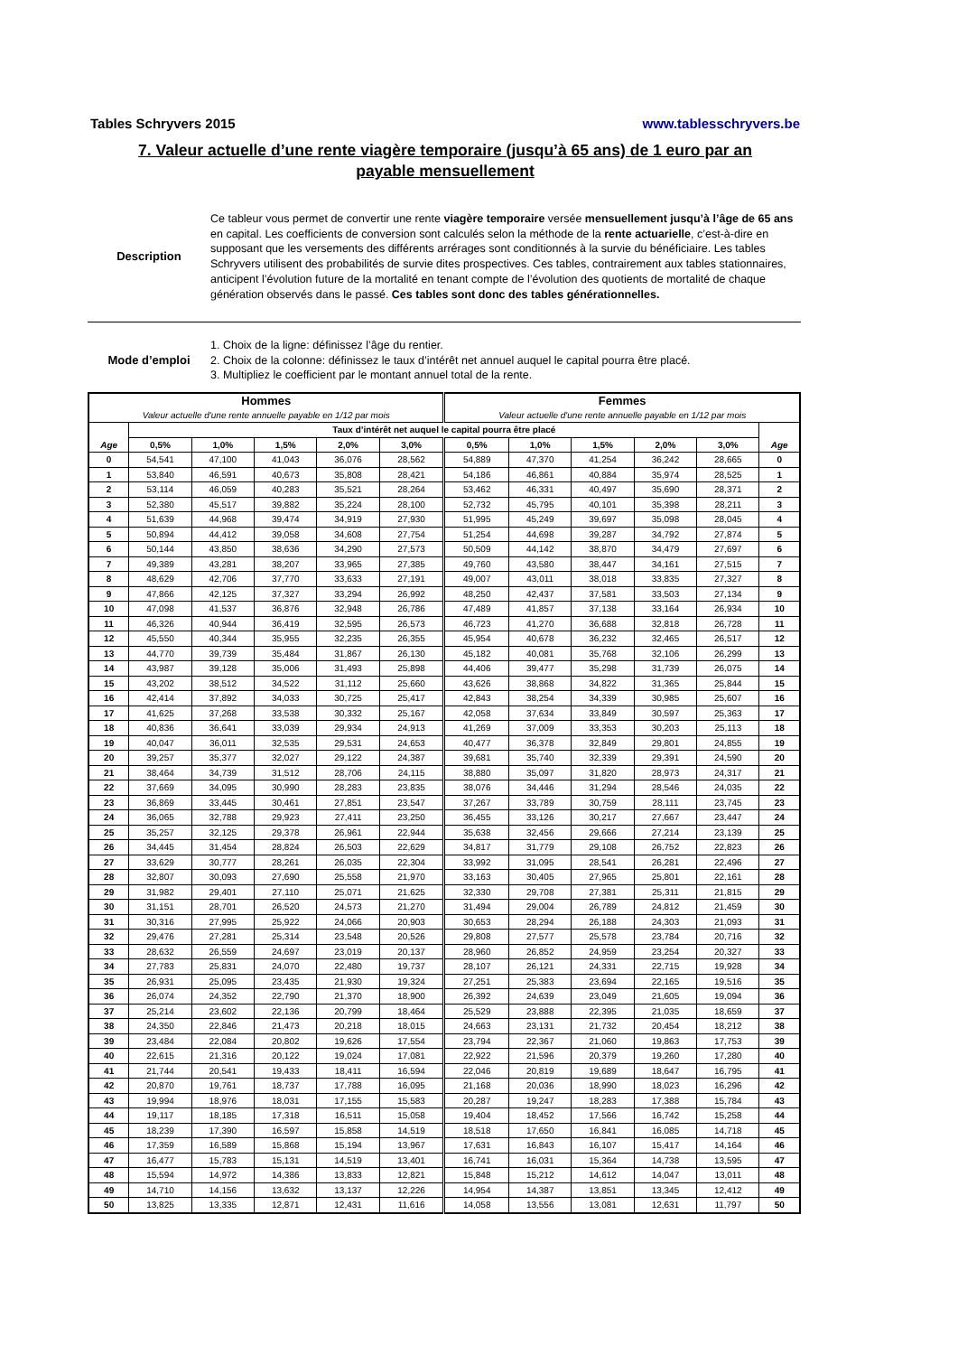Tables Schryvers 2015 www.tablesschryvers.be
7. Valeur actuelle d’une rente viagère temporaire (jusqu’à 65 ans) de 1 euro par an
payable mensuellement
Description Ce tableur vous permet de convertir une rente viagère temporaire versée mensuellement jusqu’à l’âge de 65 ans en capital. Les coefficients de conversion sont calculés selon la méthode de la rente actuarielle, c’est-à-dire en supposant que les versements des différents arrérages sont conditionnés à la survie du bénéficiaire. Les tables Schryvers utilisent des probabilités de survie dites prospectives. Ces tables, contrairement aux tables stationnaires, anticipent l’évolution future de la mortalité en tenant compte de l’évolution des quotients de mortalité de chaque génération observés dans le passé. Ces tables sont donc des tables générationnelles.
Mode d’emploi 1. Choix de la ligne: définissez l’âge du rentier.
2. Choix de la colonne: définissez le taux d’intérêt net annuel auquel le capital pourra être placé.
3. Multipliez le coefficient par le montant annuel total de la rente.
| Hommes | | | | | | Femmes | | | | | |
| --- | --- | --- | --- | --- | --- | --- | --- | --- | --- | --- | --- |
| Valeur actuelle d'une rente annuelle payable en 1/12 par mois | | | | | | Valeur actuelle d'une rente annuelle payable en 1/12 par mois | | | | | |
| | Taux d’intérêt net auquel le capital pourra être placé | | | | | | | | | | |
| Age | 0,5% | 1,0% | 1,5% | 2,0% | 3,0% | 0,5% | 1,0% | 1,5% | 2,0% | 3,0% | Age |
| 0 | 54,541 | 47,100 | 41,043 | 36,076 | 28,562 | 54,889 | 47,370 | 41,254 | 36,242 | 28,665 | 0 |
| 1 | 53,840 | 46,591 | 40,673 | 35,808 | 28,421 | 54,186 | 46,861 | 40,884 | 35,974 | 28,525 | 1 |
| 2 | 53,114 | 46,059 | 40,283 | 35,521 | 28,264 | 53,462 | 46,331 | 40,497 | 35,690 | 28,371 | 2 |
| 3 | 52,380 | 45,517 | 39,882 | 35,224 | 28,100 | 52,732 | 45,795 | 40,101 | 35,398 | 28,211 | 3 |
| 4 | 51,639 | 44,968 | 39,474 | 34,919 | 27,930 | 51,995 | 45,249 | 39,697 | 35,098 | 28,045 | 4 |
| 5 | 50,894 | 44,412 | 39,058 | 34,608 | 27,754 | 51,254 | 44,698 | 39,287 | 34,792 | 27,874 | 5 |
| 6 | 50,144 | 43,850 | 38,636 | 34,290 | 27,573 | 50,509 | 44,142 | 38,870 | 34,479 | 27,697 | 6 |
| 7 | 49,389 | 43,281 | 38,207 | 33,965 | 27,385 | 49,760 | 43,580 | 38,447 | 34,161 | 27,515 | 7 |
| 8 | 48,629 | 42,706 | 37,770 | 33,633 | 27,191 | 49,007 | 43,011 | 38,018 | 33,835 | 27,327 | 8 |
| 9 | 47,866 | 42,125 | 37,327 | 33,294 | 26,992 | 48,250 | 42,437 | 37,581 | 33,503 | 27,134 | 9 |
| 10 | 47,098 | 41,537 | 36,876 | 32,948 | 26,786 | 47,489 | 41,857 | 37,138 | 33,164 | 26,934 | 10 |
| 11 | 46,326 | 40,944 | 36,419 | 32,595 | 26,573 | 46,723 | 41,270 | 36,688 | 32,818 | 26,728 | 11 |
| 12 | 45,550 | 40,344 | 35,955 | 32,235 | 26,355 | 45,954 | 40,678 | 36,232 | 32,465 | 26,517 | 12 |
| 13 | 44,770 | 39,739 | 35,484 | 31,867 | 26,130 | 45,182 | 40,081 | 35,768 | 32,106 | 26,299 | 13 |
| 14 | 43,987 | 39,128 | 35,006 | 31,493 | 25,898 | 44,406 | 39,477 | 35,298 | 31,739 | 26,075 | 14 |
| 15 | 43,202 | 38,512 | 34,522 | 31,112 | 25,660 | 43,626 | 38,868 | 34,822 | 31,365 | 25,844 | 15 |
| 16 | 42,414 | 37,892 | 34,033 | 30,725 | 25,417 | 42,843 | 38,254 | 34,339 | 30,985 | 25,607 | 16 |
| 17 | 41,625 | 37,268 | 33,538 | 30,332 | 25,167 | 42,058 | 37,634 | 33,849 | 30,597 | 25,363 | 17 |
| 18 | 40,836 | 36,641 | 33,039 | 29,934 | 24,913 | 41,269 | 37,009 | 33,353 | 30,203 | 25,113 | 18 |
| 19 | 40,047 | 36,011 | 32,535 | 29,531 | 24,653 | 40,477 | 36,378 | 32,849 | 29,801 | 24,855 | 19 |
| 20 | 39,257 | 35,377 | 32,027 | 29,122 | 24,387 | 39,681 | 35,740 | 32,339 | 29,391 | 24,590 | 20 |
| 21 | 38,464 | 34,739 | 31,512 | 28,706 | 24,115 | 38,880 | 35,097 | 31,820 | 28,973 | 24,317 | 21 |
| 22 | 37,669 | 34,095 | 30,990 | 28,283 | 23,835 | 38,076 | 34,446 | 31,294 | 28,546 | 24,035 | 22 |
| 23 | 36,869 | 33,445 | 30,461 | 27,851 | 23,547 | 37,267 | 33,789 | 30,759 | 28,111 | 23,745 | 23 |
| 24 | 36,065 | 32,788 | 29,923 | 27,411 | 23,250 | 36,455 | 33,126 | 30,217 | 27,667 | 23,447 | 24 |
| 25 | 35,257 | 32,125 | 29,378 | 26,961 | 22,944 | 35,638 | 32,456 | 29,666 | 27,214 | 23,139 | 25 |
| 26 | 34,445 | 31,454 | 28,824 | 26,503 | 22,629 | 34,817 | 31,779 | 29,108 | 26,752 | 22,823 | 26 |
| 27 | 33,629 | 30,777 | 28,261 | 26,035 | 22,304 | 33,992 | 31,095 | 28,541 | 26,281 | 22,496 | 27 |
| 28 | 32,807 | 30,093 | 27,690 | 25,558 | 21,970 | 33,163 | 30,405 | 27,965 | 25,801 | 22,161 | 28 |
| 29 | 31,982 | 29,401 | 27,110 | 25,071 | 21,625 | 32,330 | 29,708 | 27,381 | 25,311 | 21,815 | 29 |
| 30 | 31,151 | 28,701 | 26,520 | 24,573 | 21,270 | 31,494 | 29,004 | 26,789 | 24,812 | 21,459 | 30 |
| 31 | 30,316 | 27,995 | 25,922 | 24,066 | 20,903 | 30,653 | 28,294 | 26,188 | 24,303 | 21,093 | 31 |
| 32 | 29,476 | 27,281 | 25,314 | 23,548 | 20,526 | 29,808 | 27,577 | 25,578 | 23,784 | 20,716 | 32 |
| 33 | 28,632 | 26,559 | 24,697 | 23,019 | 20,137 | 28,960 | 26,852 | 24,959 | 23,254 | 20,327 | 33 |
| 34 | 27,783 | 25,831 | 24,070 | 22,480 | 19,737 | 28,107 | 26,121 | 24,331 | 22,715 | 19,928 | 34 |
| 35 | 26,931 | 25,095 | 23,435 | 21,930 | 19,324 | 27,251 | 25,383 | 23,694 | 22,165 | 19,516 | 35 |
| 36 | 26,074 | 24,352 | 22,790 | 21,370 | 18,900 | 26,392 | 24,639 | 23,049 | 21,605 | 19,094 | 36 |
| 37 | 25,214 | 23,602 | 22,136 | 20,799 | 18,464 | 25,529 | 23,888 | 22,395 | 21,035 | 18,659 | 37 |
| 38 | 24,350 | 22,846 | 21,473 | 20,218 | 18,015 | 24,663 | 23,131 | 21,732 | 20,454 | 18,212 | 38 |
| 39 | 23,484 | 22,084 | 20,802 | 19,626 | 17,554 | 23,794 | 22,367 | 21,060 | 19,863 | 17,753 | 39 |
| 40 | 22,615 | 21,316 | 20,122 | 19,024 | 17,081 | 22,922 | 21,596 | 20,379 | 19,260 | 17,280 | 40 |
| 41 | 21,744 | 20,541 | 19,433 | 18,411 | 16,594 | 22,046 | 20,819 | 19,689 | 18,647 | 16,795 | 41 |
| 42 | 20,870 | 19,761 | 18,737 | 17,788 | 16,095 | 21,168 | 20,036 | 18,990 | 18,023 | 16,296 | 42 |
| 43 | 19,994 | 18,976 | 18,031 | 17,155 | 15,583 | 20,287 | 19,247 | 18,283 | 17,388 | 15,784 | 43 |
| 44 | 19,117 | 18,185 | 17,318 | 16,511 | 15,058 | 19,404 | 18,452 | 17,566 | 16,742 | 15,258 | 44 |
| 45 | 18,239 | 17,390 | 16,597 | 15,858 | 14,519 | 18,518 | 17,650 | 16,841 | 16,085 | 14,718 | 45 |
| 46 | 17,359 | 16,589 | 15,868 | 15,194 | 13,967 | 17,631 | 16,843 | 16,107 | 15,417 | 14,164 | 46 |
| 47 | 16,477 | 15,783 | 15,131 | 14,519 | 13,401 | 16,741 | 16,031 | 15,364 | 14,738 | 13,595 | 47 |
| 48 | 15,594 | 14,972 | 14,386 | 13,833 | 12,821 | 15,848 | 15,212 | 14,612 | 14,047 | 13,011 | 48 |
| 49 | 14,710 | 14,156 | 13,632 | 13,137 | 12,226 | 14,954 | 14,387 | 13,851 | 13,345 | 12,412 | 49 |
| 50 | 13,825 | 13,335 | 12,871 | 12,431 | 11,616 | 14,058 | 13,556 | 13,081 | 12,631 | 11,797 | 50 |